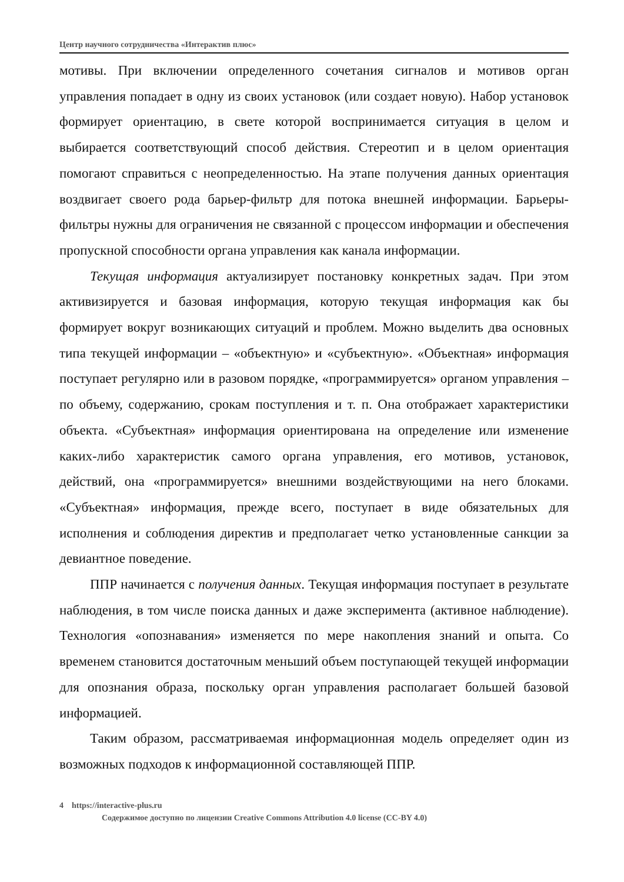Центр научного сотрудничества «Интерактив плюс»
мотивы. При включении определенного сочетания сигналов и мотивов орган управления попадает в одну из своих установок (или создает новую). Набор установок формирует ориентацию, в свете которой воспринимается ситуация в целом и выбирается соответствующий способ действия. Стереотип и в целом ориентация помогают справиться с неопределенностью. На этапе получения данных ориентация воздвигает своего рода барьер-фильтр для потока внешней информации. Барьеры-фильтры нужны для ограничения не связанной с процессом информации и обеспечения пропускной способности органа управления как канала информации.
Текущая информация актуализирует постановку конкретных задач. При этом активизируется и базовая информация, которую текущая информация как бы формирует вокруг возникающих ситуаций и проблем. Можно выделить два основных типа текущей информации – «объектную» и «субъектную». «Объектная» информация поступает регулярно или в разовом порядке, «программируется» органом управления – по объему, содержанию, срокам поступления и т. п. Она отображает характеристики объекта. «Субъектная» информация ориентирована на определение или изменение каких-либо характеристик самого органа управления, его мотивов, установок, действий, она «программируется» внешними воздействующими на него блоками. «Субъектная» информация, прежде всего, поступает в виде обязательных для исполнения и соблюдения директив и предполагает четко установленные санкции за девиантное поведение.
ППР начинается с получения данных. Текущая информация поступает в результате наблюдения, в том числе поиска данных и даже эксперимента (активное наблюдение). Технология «опознавания» изменяется по мере накопления знаний и опыта. Со временем становится достаточным меньший объем поступающей текущей информации для опознания образа, поскольку орган управления располагает большей базовой информацией.
Таким образом, рассматриваемая информационная модель определяет один из возможных подходов к информационной составляющей ППР.
4 https://interactive-plus.ru
Содержимое доступно по лицензии Creative Commons Attribution 4.0 license (CC-BY 4.0)